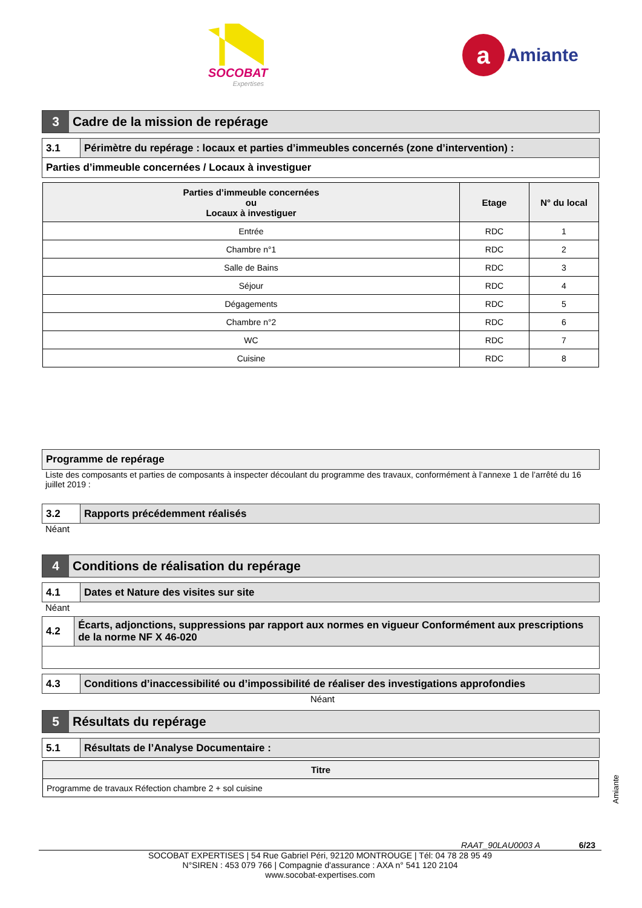SOCOBAT
Expertises
a
Amiante
3 Cadre de la mission de repérage
3.1 Périmètre du repérage : locaux et parties d’immeubles concernés (zone d’intervention) :
Parties d’immeuble concernées / Locaux à investiguer
| Parties d’immeuble concernées ou Locaux à investiguer | Etage | N° du local |
| --- | --- | --- |
| Entrée | RDC | 1 |
| Chambre n°1 | RDC | 2 |
| Salle de Bains | RDC | 3 |
| Séjour | RDC | 4 |
| Dégagements | RDC | 5 |
| Chambre n°2 | RDC | 6 |
| WC | RDC | 7 |
| Cuisine | RDC | 8 |
Programme de repérage
Liste des composants et parties de composants à inspecter découlant du programme des travaux, conformément à l’annexe 1 de l’arrêté du 16 juillet 2019 :
3.2 Rapports précédemment réalisés
Néant
4 Conditions de réalisation du repérage
4.1 Dates et Nature des visites sur site
Néant
4.2 Écarts, adjonctions, suppressions par rapport aux normes en vigueur Conformément aux prescriptions de la norme NF X 46-020
4.3 Conditions d’inaccessibilité ou d’impossibilité de réaliser des investigations approfondies
Néant
5 Résultats du repérage
5.1 Résultats de l’Analyse Documentaire :
| Titre |
| --- |
| Programme de travaux Réfection chambre 2 + sol cuisine |
Amiante
RAAT_90LAU0003 A 6/23
SOCOBAT EXPERTISES | 54 Rue Gabriel Péri, 92120 MONTROUGE | Tél: 04 78 28 95 49
N°SIREN : 453 079 766 | Compagnie d'assurance : AXA n° 541 120 2104
www.socobat-expertises.com